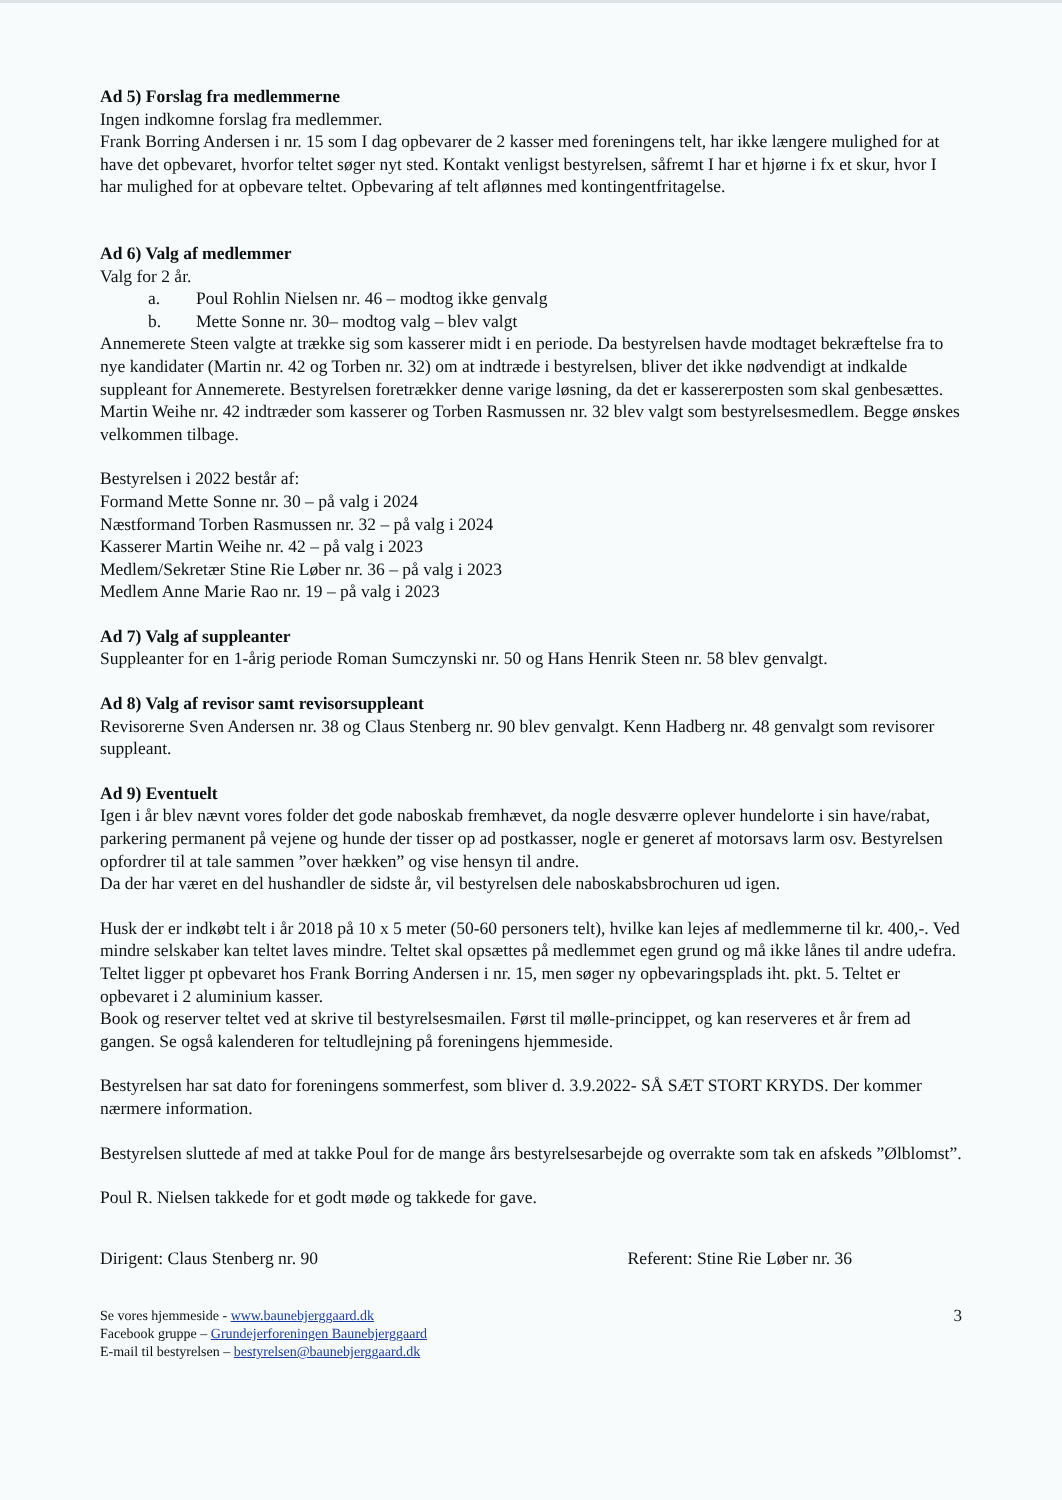Ad 5) Forslag fra medlemmerne
Ingen indkomne forslag fra medlemmer.
Frank Borring Andersen i nr. 15 som I dag opbevarer de 2 kasser med foreningens telt, har ikke længere mulighed for at have det opbevaret, hvorfor teltet søger nyt sted. Kontakt venligst bestyrelsen, såfremt I har et hjørne i fx et skur, hvor I har mulighed for at opbevare teltet. Opbevaring af telt aflønnes med kontingentfritagelse.
Ad 6) Valg af medlemmer
Valg for 2 år.
a. Poul Rohlin Nielsen nr. 46 – modtog ikke genvalg
b. Mette Sonne nr. 30– modtog valg – blev valgt
Annemerete Steen valgte at trække sig som kasserer midt i en periode. Da bestyrelsen havde modtaget bekræftelse fra to nye kandidater (Martin nr. 42 og Torben nr. 32) om at indtræde i bestyrelsen, bliver det ikke nødvendigt at indkalde suppleant for Annemerete. Bestyrelsen foretrækker denne varige løsning, da det er kassererposten som skal genbesættes.
Martin Weihe nr. 42 indtræder som kasserer og Torben Rasmussen nr. 32 blev valgt som bestyrelsesmedlem. Begge ønskes velkommen tilbage.
Bestyrelsen i 2022 består af:
Formand Mette Sonne nr. 30 – på valg i 2024
Næstformand Torben Rasmussen nr. 32 – på valg i 2024
Kasserer Martin Weihe nr. 42 – på valg i 2023
Medlem/Sekretær Stine Rie Løber nr. 36 – på valg i 2023
Medlem Anne Marie Rao nr. 19 – på valg i 2023
Ad 7) Valg af suppleanter
Suppleanter for en 1-årig periode Roman Sumczynski nr. 50 og Hans Henrik Steen nr. 58 blev genvalgt.
Ad 8) Valg af revisor samt revisorsuppleant
Revisorerne Sven Andersen nr. 38 og Claus Stenberg nr. 90 blev genvalgt. Kenn Hadberg nr. 48 genvalgt som revisorer suppleant.
Ad 9) Eventuelt
Igen i år blev nævnt vores folder det gode naboskab fremhævet, da nogle desværre oplever hundelorte i sin have/rabat, parkering permanent på vejene og hunde der tisser op ad postkasser, nogle er generet af motorsavs larm osv. Bestyrelsen opfordrer til at tale sammen ”over hækken” og vise hensyn til andre.
Da der har været en del hushandler de sidste år, vil bestyrelsen dele naboskabsbrochuren ud igen.
Husk der er indkøbt telt i år 2018 på 10 x 5 meter (50-60 personers telt), hvilke kan lejes af medlemmerne til kr. 400,-. Ved mindre selskaber kan teltet laves mindre. Teltet skal opsættes på medlemmet egen grund og må ikke lånes til andre udefra.
Teltet ligger pt opbevaret hos Frank Borring Andersen i nr. 15, men søger ny opbevaringsplads iht. pkt. 5. Teltet er opbevaret i 2 aluminium kasser.
Book og reserver teltet ved at skrive til bestyrelsesmailen. Først til mølle-princippet, og kan reserveres et år frem ad gangen. Se også kalenderen for teltudlejning på foreningens hjemmeside.
Bestyrelsen har sat dato for foreningens sommerfest, som bliver d. 3.9.2022- SÅ SÆT STORT KRYDS. Der kommer nærmere information.
Bestyrelsen sluttede af med at takke Poul for de mange års bestyrelsesarbejde og overrakte som tak en afskeds ”Ølblomst”.
Poul R. Nielsen takkede for et godt møde og takkede for gave.
Dirigent: Claus Stenberg nr. 90 Referent: Stine Rie Løber nr. 36
Se vores hjemmeside - www.baunebjerggaard.dk
Facebook gruppe – Grundejerforeningen Baunebjerggaard
E-mail til bestyrelsen – bestyrelsen@baunebjerggaard.dk
3